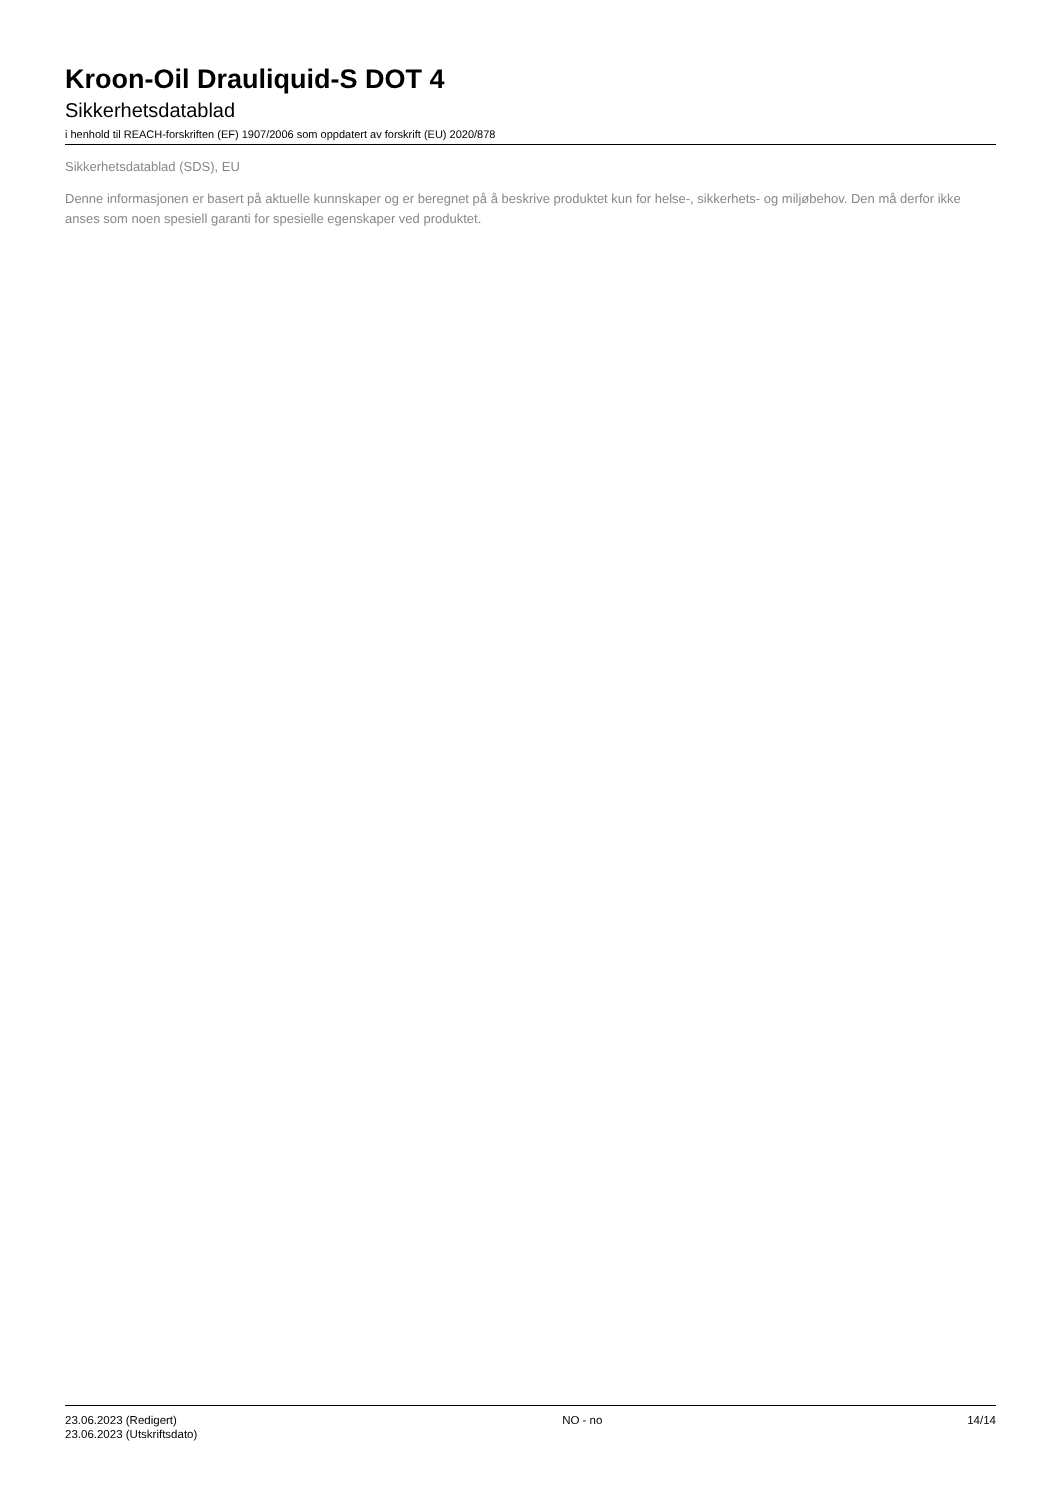Kroon-Oil Drauliquid-S DOT 4
Sikkerhetsdatablad
i henhold til REACH-forskriften (EF) 1907/2006 som oppdatert av forskrift (EU) 2020/878
Sikkerhetsdatablad (SDS), EU
Denne informasjonen er basert på aktuelle kunnskaper og er beregnet på å beskrive produktet kun for helse-, sikkerhets- og miljøbehov. Den må derfor ikke anses som noen spesiell garanti for spesielle egenskaper ved produktet.
23.06.2023 (Redigert)
23.06.2023 (Utskriftsdato)
NO - no 14/14